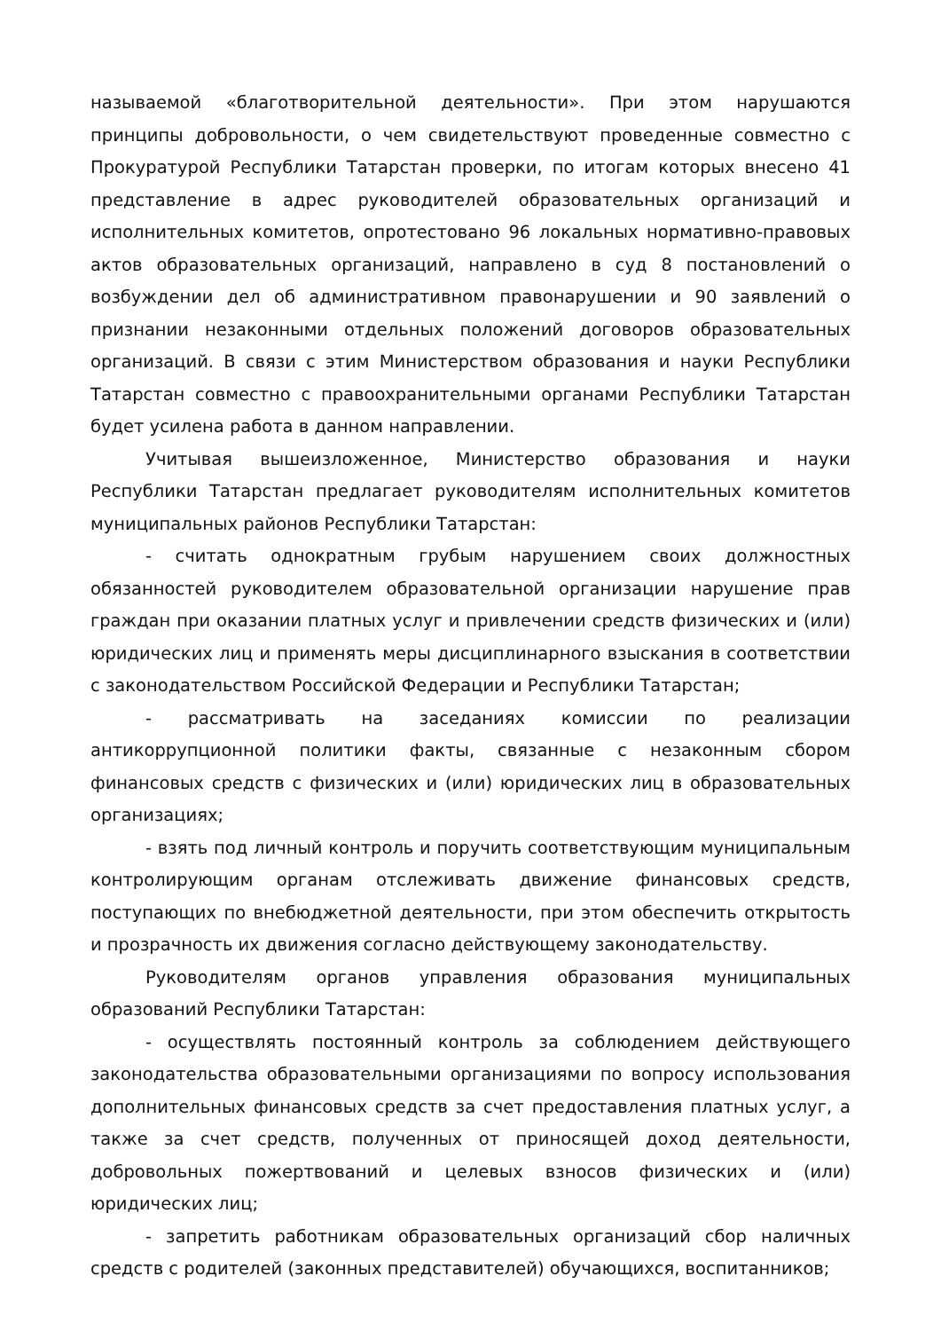называемой «благотворительной деятельности». При этом нарушаются принципы добровольности, о чем свидетельствуют проведенные совместно с Прокуратурой Республики Татарстан проверки, по итогам которых внесено 41 представление в адрес руководителей образовательных организаций и исполнительных комитетов, опротестовано 96 локальных нормативно-правовых актов образовательных организаций, направлено в суд 8 постановлений о возбуждении дел об административном правонарушении и 90 заявлений о признании незаконными отдельных положений договоров образовательных организаций. В связи с этим Министерством образования и науки Республики Татарстан совместно с правоохранительными органами Республики Татарстан будет усилена работа в данном направлении.
Учитывая вышеизложенное, Министерство образования и науки Республики Татарстан предлагает руководителям исполнительных комитетов муниципальных районов Республики Татарстан:
- считать однократным грубым нарушением своих должностных обязанностей руководителем образовательной организации нарушение прав граждан при оказании платных услуг и привлечении средств физических и (или) юридических лиц и применять меры дисциплинарного взыскания в соответствии с законодательством Российской Федерации и Республики Татарстан;
- рассматривать на заседаниях комиссии по реализации антикоррупционной политики факты, связанные с незаконным сбором финансовых средств с физических и (или) юридических лиц в образовательных организациях;
- взять под личный контроль и поручить соответствующим муниципальным контролирующим органам отслеживать движение финансовых средств, поступающих по внебюджетной деятельности, при этом обеспечить открытость и прозрачность их движения согласно действующему законодательству.
Руководителям органов управления образования муниципальных образований Республики Татарстан:
- осуществлять постоянный контроль за соблюдением действующего законодательства образовательными организациями по вопросу использования дополнительных финансовых средств за счет предоставления платных услуг, а также за счет средств, полученных от приносящей доход деятельности, добровольных пожертвований и целевых взносов физических и (или) юридических лиц;
- запретить работникам образовательных организаций сбор наличных средств с родителей (законных представителей) обучающихся, воспитанников;